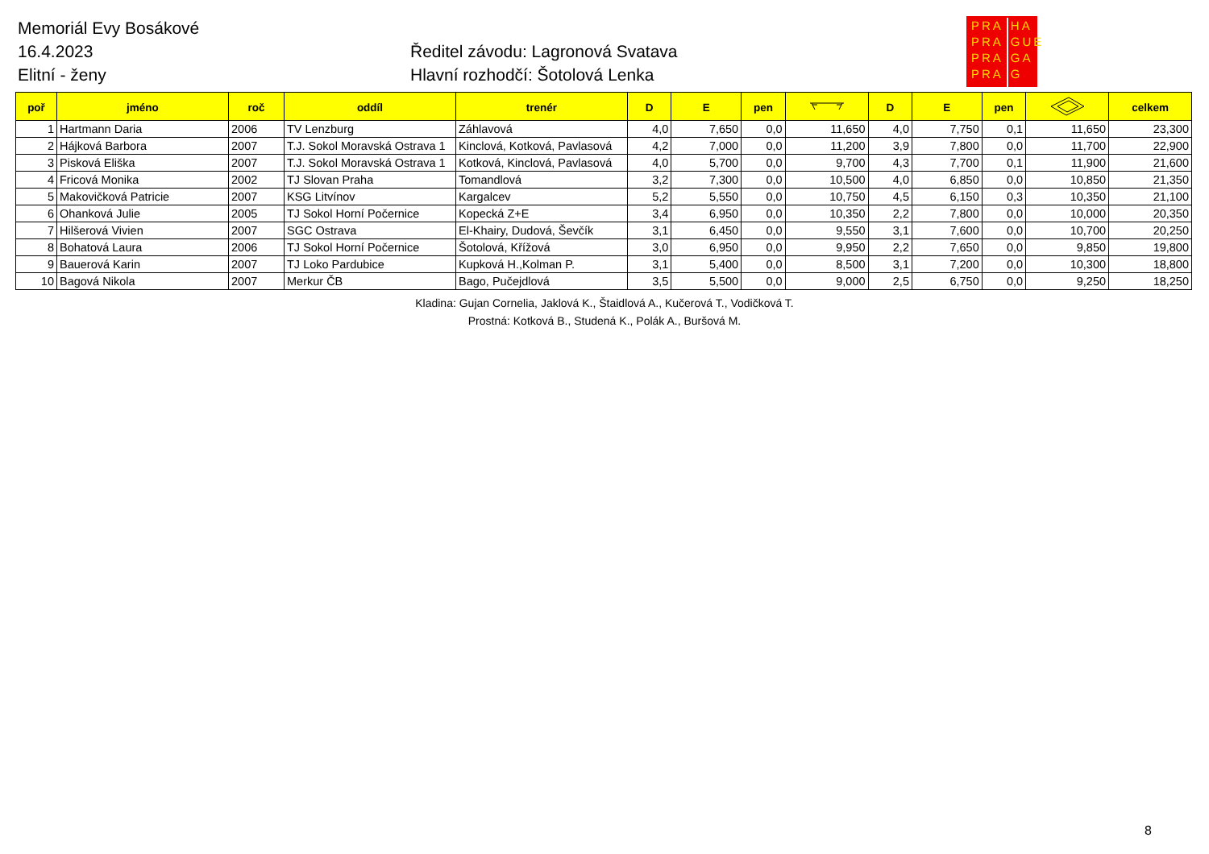Memoriál Evy Bosákové
16.4.2023
Elitní - ženy
Ředitel závodu: Lagronová Svatava
Hlavní rozhodčí: Šotolová Lenka
PRA
PRA
PRA
PRA
HA
GUE
GA
G
| poř | jméno | roč | oddíl | trenér | D | E | pen | | D | E | pen | | celkem |
| --- | --- | --- | --- | --- | --- | --- | --- | --- | --- | --- | --- | --- | --- |
| 1 | Hartmann Daria | 2006 | TV Lenzburg | Záhlavová | 4,0 | 7,650 | 0,0 | 11,650 | 4,0 | 7,750 | 0,1 | 11,650 | 23,300 |
| 2 | Hájková Barbora | 2007 | T.J. Sokol Moravská Ostrava 1 | Kinclová, Kotková, Pavlasová | 4,2 | 7,000 | 0,0 | 11,200 | 3,9 | 7,800 | 0,0 | 11,700 | 22,900 |
| 3 | Pisková Eliška | 2007 | T.J. Sokol Moravská Ostrava 1 | Kotková, Kinclová, Pavlasová | 4,0 | 5,700 | 0,0 | 9,700 | 4,3 | 7,700 | 0,1 | 11,900 | 21,600 |
| 4 | Fricová Monika | 2002 | TJ Slovan Praha | Tomandlová | 3,2 | 7,300 | 0,0 | 10,500 | 4,0 | 6,850 | 0,0 | 10,850 | 21,350 |
| 5 | Makovičková Patricie | 2007 | KSG Litvínov | Kargalcev | 5,2 | 5,550 | 0,0 | 10,750 | 4,5 | 6,150 | 0,3 | 10,350 | 21,100 |
| 6 | Ohanková Julie | 2005 | TJ Sokol Horní Počernice | Kopecká Z+E | 3,4 | 6,950 | 0,0 | 10,350 | 2,2 | 7,800 | 0,0 | 10,000 | 20,350 |
| 7 | Hilšerová Vivien | 2007 | SGC Ostrava | El-Khairy, Dudová, Ševčík | 3,1 | 6,450 | 0,0 | 9,550 | 3,1 | 7,600 | 0,0 | 10,700 | 20,250 |
| 8 | Bohatová Laura | 2006 | TJ Sokol Horní Počernice | Šotolová, Křížová | 3,0 | 6,950 | 0,0 | 9,950 | 2,2 | 7,650 | 0,0 | 9,850 | 19,800 |
| 9 | Bauerová Karin | 2007 | TJ Loko Pardubice | Kupková H.,Kolman P. | 3,1 | 5,400 | 0,0 | 8,500 | 3,1 | 7,200 | 0,0 | 10,300 | 18,800 |
| 10 | Bagová Nikola | 2007 | Merkur ČB | Bago, Pučejdlová | 3,5 | 5,500 | 0,0 | 9,000 | 2,5 | 6,750 | 0,0 | 9,250 | 18,250 |
Kladina: Gujan Cornelia, Jaklová K., Štaidlová A., Kučerová T., Vodičková T.
Prostná: Kotková B., Studená K., Polák A., Buršová M.
8